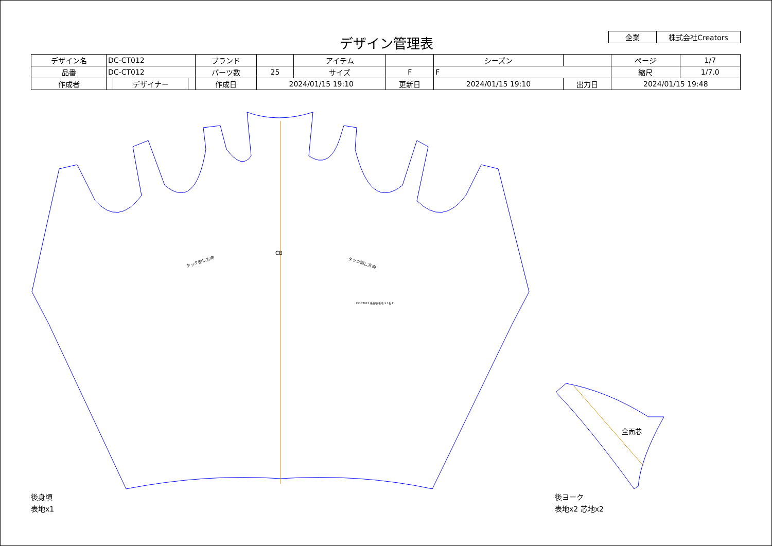デザイン管理表
| 企業 | 株式会社Creators |
| デザイン名 | DC-CT012 | | | ブランド | | アイテム | | | シーズン | | | ページ | 1/7 |
| 品番 | DC-CT012 | | | パーツ数 | 25 | サイズ | F | F | | | | 縮尺 | 1/7.0 |
| 作成者 | | デザイナー | | 作成日 | 2024/01/15 19:10 | | 更新日 | 2024/01/15 19:10 | | 出力日 | 2024/01/15 19:48 | | |
CB
タック倒し方向
タック倒し方向
DC-CT012 後身頃 表地 X 1枚 F
全面芯
後身頃
表地x1
後ヨーク
表地x2 芯地x2